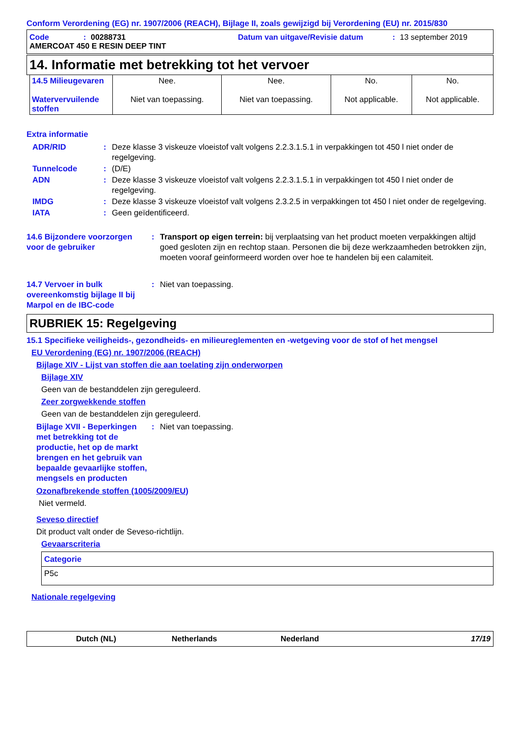Conform Verordening (EG) nr. 1907/2006 (REACH), Bijlage II, zoals gewijzigd bij Verordening (EU) nr. 2015/830
Code: 00288731 Datum van uitgave/Revisie datum: 13 september 2019
AMERCOAT 450 E RESIN DEEP TINT
14. Informatie met betrekking tot het vervoer
| 14.5 Milieugevaren Watervervuilende stoffen | Nee. Niet van toepassing. | Nee. Niet van toepassing. | No. Not applicable. | No. Not applicable. |
Extra informatie
ADR/RID: Deze klasse 3 viskeuze vloeistof valt volgens 2.2.3.1.5.1 in verpakkingen tot 450 l niet onder de regelgeving. Tunnelcode: (D/E) ADN: Deze klasse 3 viskeuze vloeistof valt volgens 2.2.3.1.5.1 in verpakkingen tot 450 l niet onder de regelgeving. IMDG: Deze klasse 3 viskeuze vloeistof valt volgens 2.3.2.5 in verpakkingen tot 450 l niet onder de regelgeving. IATA: Geen geïdentificeerd.
14.6 Bijzondere voorzorgen voor de gebruiker: Transport op eigen terrein: bij verplaatsing van het product moeten verpakkingen altijd goed gesloten zijn en rechtop staan. Personen die bij deze werkzaamheden betrokken zijn, moeten vooraf geinformeerd worden over hoe te handelen bij een calamiteit.
14.7 Vervoer in bulk overeenkomstig bijlage II bij Marpol en de IBC-code: Niet van toepassing.
RUBRIEK 15: Regelgeving
15.1 Specifieke veiligheids-, gezondheids- en milieureglementen en -wetgeving voor de stof of het mengsel
EU Verordening (EG) nr. 1907/2006 (REACH)
Bijlage XIV - Lijst van stoffen die aan toelating zijn onderworpen
Bijlage XIV
Geen van de bestanddelen zijn gereguleerd.
Zeer zorgwekkende stoffen
Geen van de bestanddelen zijn gereguleerd.
Bijlage XVII - Beperkingen met betrekking tot de productie, het op de markt brengen en het gebruik van bepaalde gevaarlijke stoffen, mengsels en producten: Niet van toepassing.
Ozonafbrekende stoffen (1005/2009/EU)
Niet vermeld.
Seveso directief
Dit product valt onder de Seveso-richtlijn.
Gevaarscriteria
| Categorie |
| --- |
| P5c |
Nationale regelgeving
Dutch (NL) Netherlands Nederland 17/19